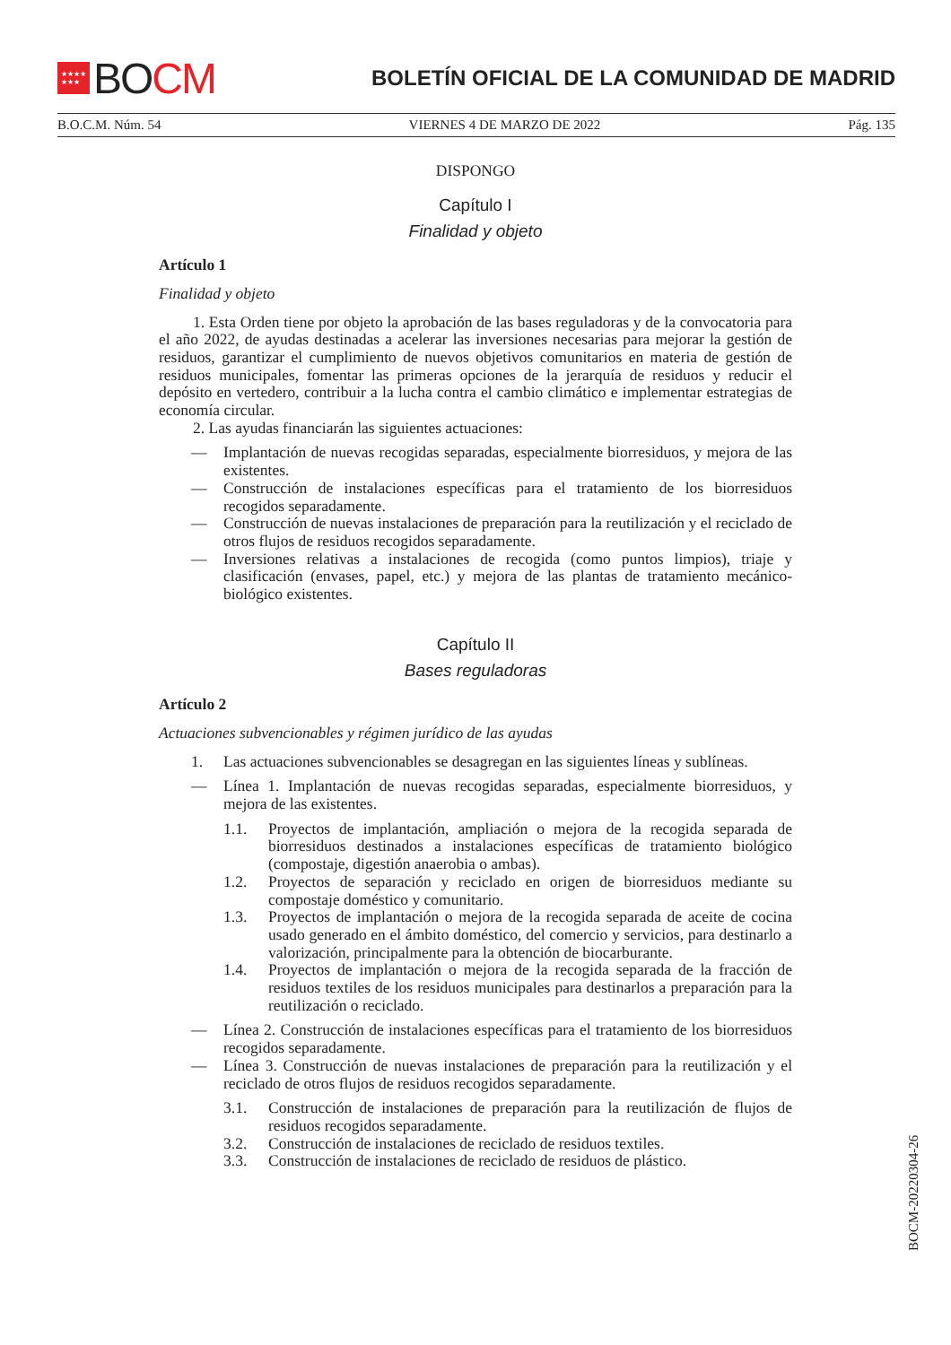★★★★
★★★
BO CM
BOLETÍN OFICIAL DE LA COMUNIDAD DE MADRID
B.O.C.M. Núm. 54 VIERNES 4 DE MARZO DE 2022 Pág. 135
DISPONGO
Capítulo I
Finalidad y objeto
Artículo 1
Finalidad y objeto
1. Esta Orden tiene por objeto la aprobación de las bases reguladoras y de la convocatoria para el año 2022, de ayudas destinadas a acelerar las inversiones necesarias para mejorar la gestión de residuos, garantizar el cumplimiento de nuevos objetivos comunitarios en materia de gestión de residuos municipales, fomentar las primeras opciones de la jerarquía de residuos y reducir el depósito en vertedero, contribuir a la lucha contra el cambio climático e implementar estrategias de economía circular.
2. Las ayudas financiarán las siguientes actuaciones:
— Implantación de nuevas recogidas separadas, especialmente biorresiduos, y mejora de las existentes.
— Construcción de instalaciones específicas para el tratamiento de los biorresiduos recogidos separadamente.
— Construcción de nuevas instalaciones de preparación para la reutilización y el reciclado de otros flujos de residuos recogidos separadamente.
— Inversiones relativas a instalaciones de recogida (como puntos limpios), triaje y clasificación (envases, papel, etc.) y mejora de las plantas de tratamiento mecánico-biológico existentes.
Capítulo II
Bases reguladoras
Artículo 2
Actuaciones subvencionables y régimen jurídico de las ayudas
1. Las actuaciones subvencionables se desagregan en las siguientes líneas y sublíneas.
— Línea 1. Implantación de nuevas recogidas separadas, especialmente biorresiduos, y mejora de las existentes.
1.1. Proyectos de implantación, ampliación o mejora de la recogida separada de biorresiduos destinados a instalaciones específicas de tratamiento biológico (compostaje, digestión anaerobia o ambas).
1.2. Proyectos de separación y reciclado en origen de biorresiduos mediante su compostaje doméstico y comunitario.
1.3. Proyectos de implantación o mejora de la recogida separada de aceite de cocina usado generado en el ámbito doméstico, del comercio y servicios, para destinarlo a valorización, principalmente para la obtención de biocarburante.
1.4. Proyectos de implantación o mejora de la recogida separada de la fracción de residuos textiles de los residuos municipales para destinarlos a preparación para la reutilización o reciclado.
— Línea 2. Construcción de instalaciones específicas para el tratamiento de los biorresiduos recogidos separadamente.
— Línea 3. Construcción de nuevas instalaciones de preparación para la reutilización y el reciclado de otros flujos de residuos recogidos separadamente.
3.1. Construcción de instalaciones de preparación para la reutilización de flujos de residuos recogidos separadamente.
3.2. Construcción de instalaciones de reciclado de residuos textiles.
3.3. Construcción de instalaciones de reciclado de residuos de plástico.
BOCM-20220304-26